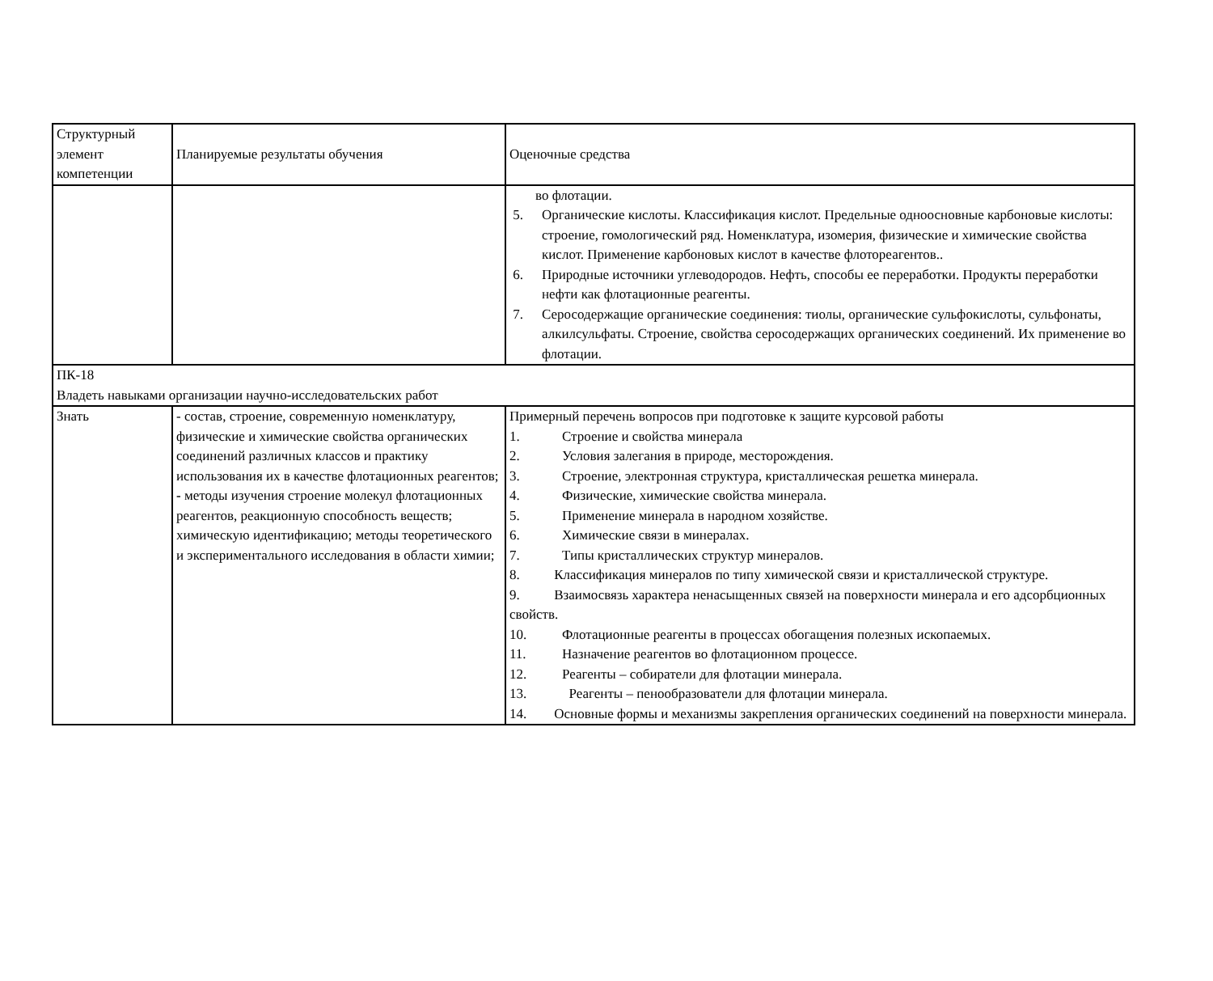| Структурный элемент компетенции | Планируемые результаты обучения | Оценочные средства |
| | | во флотации. 5. Органические кислоты. Классификация кислот. Предельные одноосновные карбоновые кислоты: строение, гомологический ряд. Номенклатура, изомерия, физические и химические свойства кислот. Применение карбоновых кислот в качестве флотореагентов.. 6. Природные источники углеводородов. Нефть, способы ее переработки. Продукты переработки нефти как флотационные реагенты. 7. Серосодержащие органические соединения: тиолы, органические сульфокислоты, сульфонаты, алкилсульфаты. Строение, свойства серосодержащих органических соединений. Их применение во флотации. |
| ПК-18 Владеть навыками организации научно-исследовательских работ | | |
| Знать | - состав, строение, современную номенклатуру, физические и химические свойства органических соединений различных классов и практику использования их в качестве флотационных реагентов; - методы изучения строение молекул флотационных реагентов, реакционную способность веществ; химическую идентификацию; методы теоретического и экспериментального исследования в области химии; | Примерный перечень вопросов при подготовке к защите курсовой работы 1. Строение и свойства минерала 2. Условия залегания в природе, месторождения. 3. Строение, электронная структура, кристаллическая решетка минерала. 4. Физические, химические свойства минерала. 5. Применение минерала в народном хозяйстве. 6. Химические связи в минералах. 7. Типы кристаллических структур минералов. 8. Классификация минералов по типу химической связи и кристаллической структуре. 9. Взаимосвязь характера ненасыщенных связей на поверхности минерала и его адсорбционных свойств. 10. Флотационные реагенты в процессах обогащения полезных ископаемых. 11. Назначение реагентов во флотационном процессе. 12. Реагенты – собиратели для флотации минерала. 13. Реагенты – пенообразователи для флотации минерала. 14. Основные формы и механизмы закрепления органических соединений на поверхности минерала. |